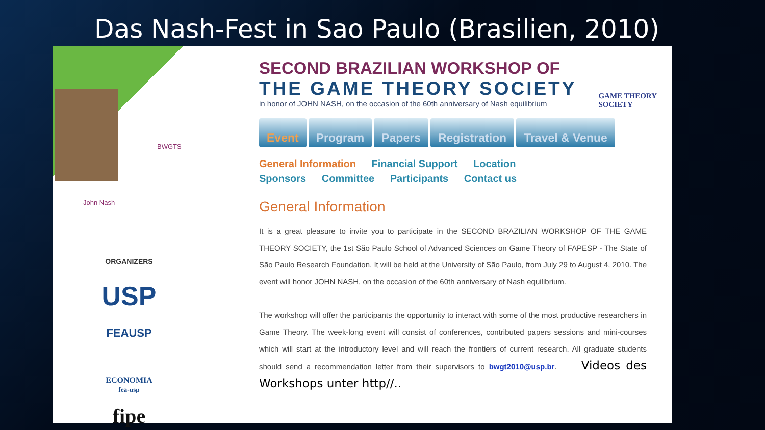Das Nash-Fest in Sao Paulo (Brasilien, 2010)
BWGTS
John Nash
ORGANIZERS
USP
FEAUSP
ECONOMIA
fea-usp
fipe
SECOND BRAZILIAN WORKSHOP OF
THE GAME THEORY SOCIETY
in honor of JOHN NASH, on the occasion of the 60th anniversary of Nash equilibrium
Event Program Papers Registration Travel & Venue
General Information Financial Support Location
Sponsors Committee Participants Contact us
General Information
It is a great pleasure to invite you to participate in the SECOND BRAZILIAN WORKSHOP OF THE GAME THEORY SOCIETY, the 1st São Paulo School of Advanced Sciences on Game Theory of FAPESP - The State of São Paulo Research Foundation. It will be held at the University of São Paulo, from July 29 to August 4, 2010. The event will honor JOHN NASH, on the occasion of the 60th anniversary of Nash equilibrium.
The workshop will offer the participants the opportunity to interact with some of the most productive researchers in Game Theory. The week-long event will consist of conferences, contributed papers sessions and mini-courses which will start at the introductory level and will reach the frontiers of current research. All graduate students should send a recommendation letter from their supervisors to bwgt2010@usp.br. Videos des Workshops unter http//..
GAME THEORY
SOCIETY